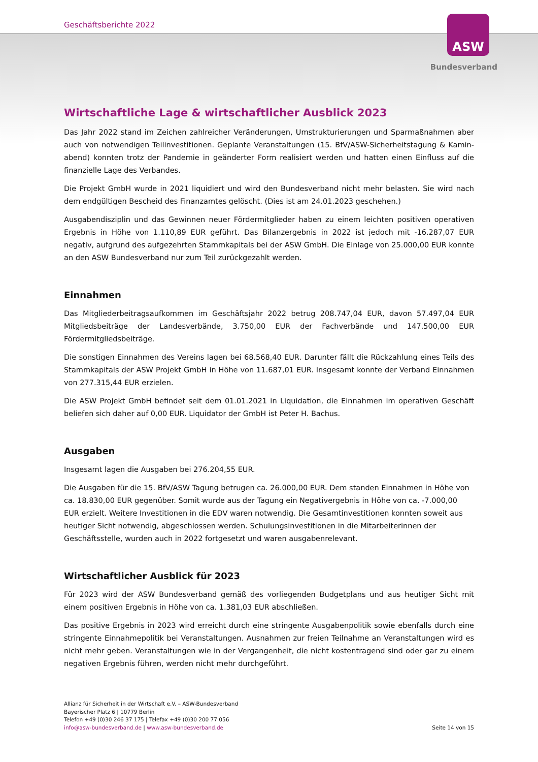Geschäftsberichte 2022 ASW
Bundesverband
Wirtschaftliche Lage & wirtschaftlicher Ausblick 2023
Das Jahr 2022 stand im Zeichen zahlreicher Veränderungen, Umstrukturierungen und Sparmaßnahmen aber auch von notwendigen Teilinvestitionen. Geplante Veranstaltungen (15. BfV/ASW-Sicherheitstagung & Kamin­abend) konnten trotz der Pandemie in geänderter Form realisiert werden und hatten einen Einfluss auf die finanzielle Lage des Verbandes.
Die Projekt GmbH wurde in 2021 liquidiert und wird den Bundesverband nicht mehr belasten. Sie wird nach dem endgültigen Bescheid des Finanzamtes gelöscht. (Dies ist am 24.01.2023 geschehen.)
Ausgabendisziplin und das Gewinnen neuer Fördermitglieder haben zu einem leichten positiven operativen Ergebnis in Höhe von 1.110,89 EUR geführt. Das Bilanzergebnis in 2022 ist jedoch mit -16.287,07 EUR negativ, aufgrund des aufgezehrten Stammkapitals bei der ASW GmbH. Die Einlage von 25.000,00 EUR konnte an den ASW Bundesverband nur zum Teil zurückgezahlt werden.
Einnahmen
Das Mitgliederbeitragsaufkommen im Geschäftsjahr 2022 betrug 208.747,04 EUR, davon 57.497,04 EUR Mitgliedsbeiträge der Landesverbände, 3.750,00 EUR der Fachverbände und 147.500,00 EUR Fördermitgliedsbeiträge.
Die sonstigen Einnahmen des Vereins lagen bei 68.568,40 EUR. Darunter fällt die Rückzahlung eines Teils des Stammkapitals der ASW Projekt GmbH in Höhe von 11.687,01 EUR. Insgesamt konnte der Verband Einnahmen von 277.315,44 EUR erzielen.
Die ASW Projekt GmbH befindet seit dem 01.01.2021 in Liquidation, die Einnahmen im operativen Geschäft beliefen sich daher auf 0,00 EUR. Liquidator der GmbH ist Peter H. Bachus.
Ausgaben
Insgesamt lagen die Ausgaben bei 276.204,55 EUR.
Die Ausgaben für die 15. BfV/ASW Tagung betrugen ca. 26.000,00 EUR. Dem standen Einnahmen in Höhe von ca. 18.830,00 EUR gegenüber. Somit wurde aus der Tagung ein Negativergebnis in Höhe von ca. -7.000,00 EUR erzielt. Weitere Investitionen in die EDV waren notwendig. Die Gesamtinvestitionen konnten soweit aus heutiger Sicht notwendig, abgeschlossen werden. Schulungsinvestitionen in die Mitarbeiterinnen der Geschäftsstelle, wurden auch in 2022 fortgesetzt und waren ausgabenrelevant.
Wirtschaftlicher Ausblick für 2023
Für 2023 wird der ASW Bundesverband gemäß des vorliegenden Budgetplans und aus heutiger Sicht mit einem positiven Ergebnis in Höhe von ca. 1.381,03 EUR abschließen.
Das positive Ergebnis in 2023 wird erreicht durch eine stringente Ausgabenpolitik sowie ebenfalls durch eine stringente Einnahmepolitik bei Veranstaltungen. Ausnahmen zur freien Teilnahme an Veranstaltungen wird es nicht mehr geben. Veranstaltungen wie in der Vergangenheit, die nicht kostentragend sind oder gar zu einem negativen Ergebnis führen, werden nicht mehr durchgeführt.
Allianz für Sicherheit in der Wirtschaft e.V. – ASW-Bundesverband
Bayerischer Platz 6 | 10779 Berlin
Telefon +49 (0)30 246 37 175 | Telefax +49 (0)30 200 77 056
info@asw-bundesverband.de | www.asw-bundesverband.de
Seite 14 von 15